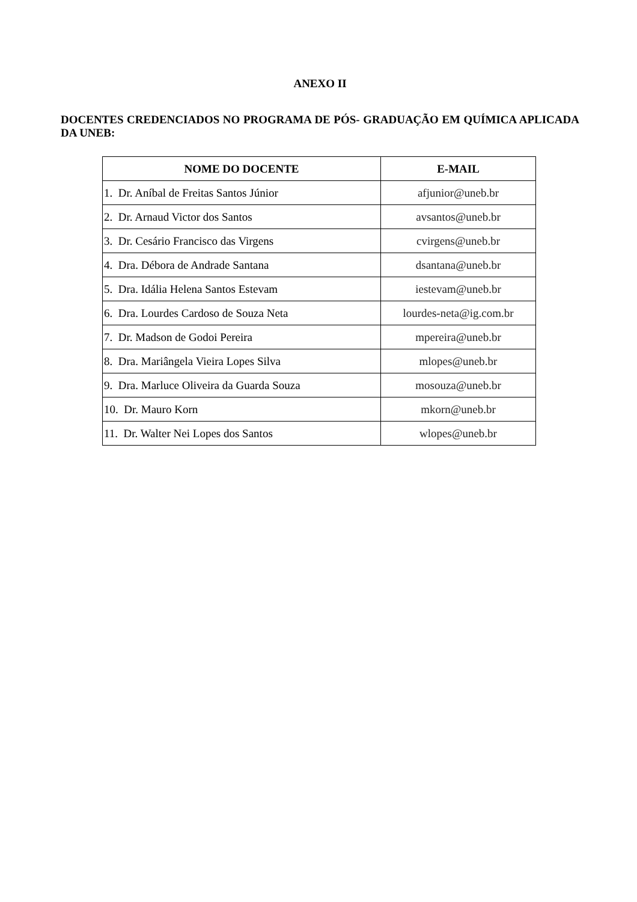ANEXO II
DOCENTES CREDENCIADOS NO PROGRAMA DE PÓS- GRADUAÇÃO EM QUÍMICA APLICADA DA UNEB:
| NOME DO DOCENTE | E-MAIL |
| --- | --- |
| 1. Dr. Aníbal de Freitas Santos Júnior | afjunior@uneb.br |
| 2. Dr. Arnaud Victor dos Santos | avsantos@uneb.br |
| 3. Dr. Cesário Francisco das Virgens | cvirgens@uneb.br |
| 4. Dra. Débora de Andrade Santana | dsantana@uneb.br |
| 5. Dra. Idália Helena Santos Estevam | iestevam@uneb.br |
| 6. Dra. Lourdes Cardoso de Souza Neta | lourdes-neta@ig.com.br |
| 7. Dr. Madson de Godoi Pereira | mpereira@uneb.br |
| 8. Dra. Mariângela Vieira Lopes Silva | mlopes@uneb.br |
| 9. Dra. Marluce Oliveira da Guarda Souza | mosouza@uneb.br |
| 10. Dr. Mauro Korn | mkorn@uneb.br |
| 11. Dr. Walter Nei Lopes dos Santos | wlopes@uneb.br |